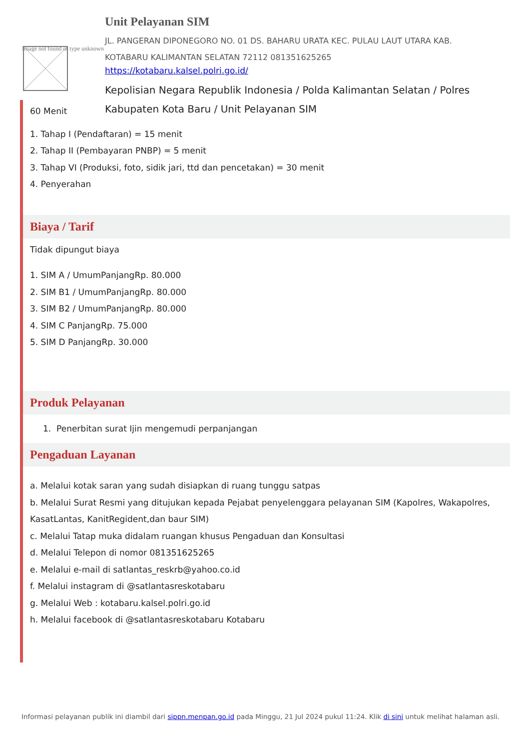Image not found or type unknown
Unit Pelayanan SIM
JL. PANGERAN DIPONEGORO NO. 01 DS. BAHARU URATA KEC. PULAU LAUT UTARA KAB. KOTABARU KALIMANTAN SELATAN 72112 081351625265
https://kotabaru.kalsel.polri.go.id/
Kepolisian Negara Republik Indonesia / Polda Kalimantan Selatan / Polres Kabupaten Kota Baru / Unit Pelayanan SIM
60 Menit
1. Tahap I (Pendaftaran) = 15 menit
2. Tahap II (Pembayaran PNBP) = 5 menit
3. Tahap VI (Produksi, foto, sidik jari, ttd dan pencetakan) = 30 menit
4. Penyerahan
Biaya / Tarif
Tidak dipungut biaya
1. SIM A / UmumPanjangRp. 80.000
2. SIM B1 / UmumPanjangRp. 80.000
3. SIM B2 / UmumPanjangRp. 80.000
4. SIM C PanjangRp. 75.000
5. SIM D PanjangRp. 30.000
Produk Pelayanan
1. Penerbitan surat Ijin mengemudi perpanjangan
Pengaduan Layanan
a. Melalui kotak saran yang sudah disiapkan di ruang tunggu satpas
b. Melalui Surat Resmi yang ditujukan kepada Pejabat penyelenggara pelayanan SIM (Kapolres, Wakapolres, KasatLantas, KanitRegident,dan baur SIM)
c. Melalui Tatap muka didalam ruangan khusus Pengaduan dan Konsultasi
d. Melalui Telepon di nomor 081351625265
e. Melalui e-mail di satlantas_reskrb@yahoo.co.id
f. Melalui instagram di @satlantasreskotabaru
g. Melalui Web : kotabaru.kalsel.polri.go.id
h. Melalui facebook di @satlantasreskotabaru Kotabaru
Informasi pelayanan publik ini diambil dari sippn.menpan.go.id pada Minggu, 21 Jul 2024 pukul 11:24. Klik di sini untuk melihat halaman asli.